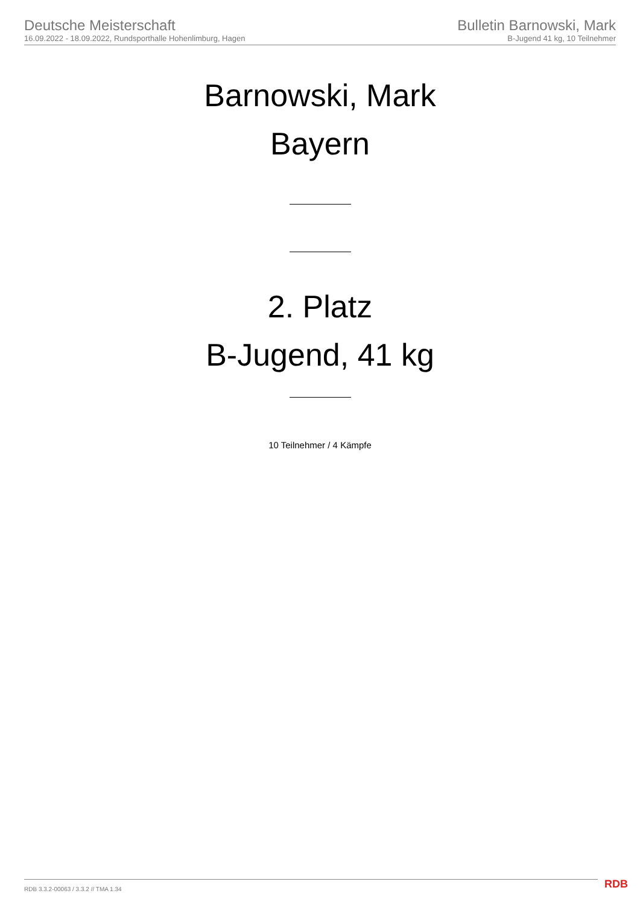Deutsche Meisterschaft
16.09.2022 - 18.09.2022, Rundsporthalle Hohenlimburg, Hagen
Bulletin Barnowski, Mark
B-Jugend 41 kg, 10 Teilnehmer
Barnowski, Mark
Bayern
2. Platz
B-Jugend, 41 kg
10 Teilnehmer / 4 Kämpfe
RDB 3.3.2-00063 / 3.3.2 // TMA 1.34
RDB